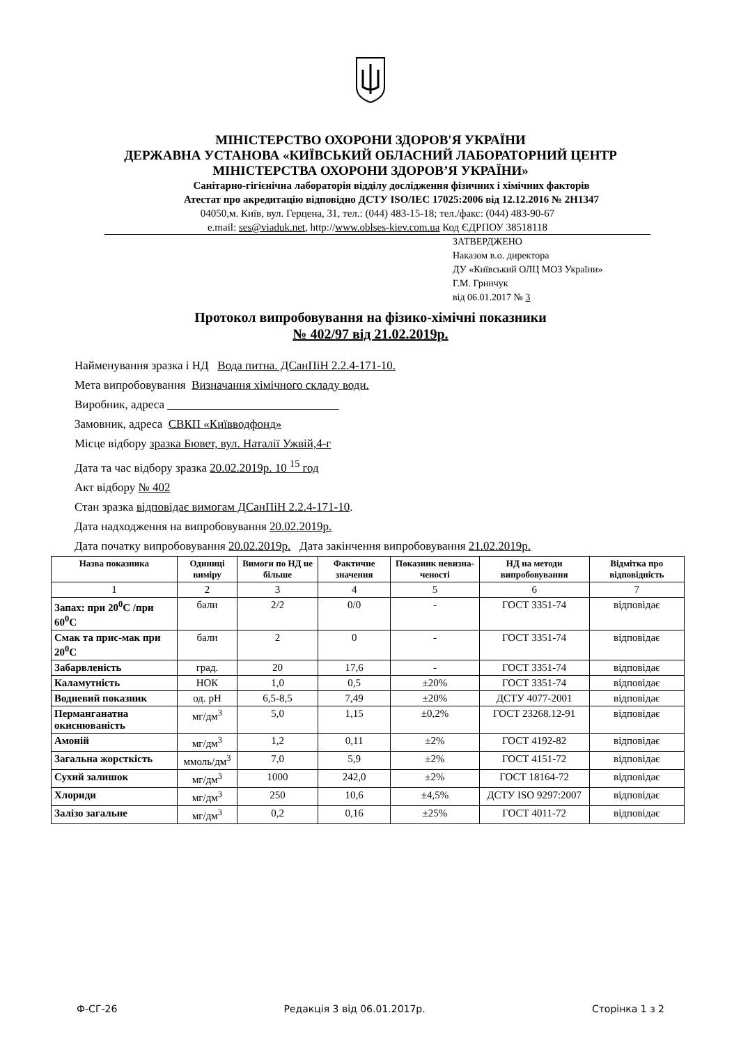МІНІСТЕРСТВО ОХОРОНИ ЗДОРОВ'Я УКРАЇНИ
ДЕРЖАВНА УСТАНОВА «КИЇВСЬКИЙ ОБЛАСНИЙ ЛАБОРАТОРНИЙ ЦЕНТР
МІНІСТЕРСТВА ОХОРОНИ ЗДОРОВ’Я УКРАЇНИ»
Санітарно-гігієнічна лабораторія відділу дослідження фізичних і хімічних факторів
Атестат про акредитацію відповідно ДСТУ ISO/IEC 17025:2006 від 12.12.2016 № 2Н1347
04050,м. Київ, вул. Герцена, 31, тел.: (044) 483-15-18; тел./факс: (044) 483-90-67
e.mail: ses@viaduk.net, http://www.oblses-kiev.com.ua Код ЄДРПОУ 38518118
ЗАТВЕРДЖЕНО
Наказом в.о. директора
ДУ «Київський ОЛЦ МОЗ України»
Г.М. Гринчук
від 06.01.2017 № 3
Протокол випробовування на фізико-хімічні показники
№ 402/97 від 21.02.2019р.
Найменування зразка і НД Вода питна. ДСанПіН 2.2.4-171-10.
Мета випробовування Визначання хімічного складу води.
Виробник, адреса
Замовник, адреса СВКП «Київводфонд»
Місце відбору зразка Бювет, вул. Наталії Ужвій,4-г
Дата та час відбору зразка 20.02.2019р. 10 <sup>15</sup> год
Акт відбору № 402
Стан зразка відповідає вимогам ДСанПіН 2.2.4-171-10.
Дата надходження на випробовування 20.02.2019р.
Дата початку випробовування 20.02.2019р. Дата закінчення випробовування 21.02.2019р.
| Назва показника | Одиниці виміру | Вимоги по НД не більше | Фактичне значення | Показник невизна-ченості | НД на методи випробовування | Відмітка про відповідність |
| --- | --- | --- | --- | --- | --- | --- |
| 1 | 2 | 3 | 4 | 5 | 6 | 7 |
| Запах: при 20<sup>0</sup>С /при 60<sup>0</sup>С | бали | 2/2 | 0/0 | - | ГОСТ 3351-74 | відповідає |
| Смак та прис-мак при 20<sup>0</sup>С | бали | 2 | 0 | - | ГОСТ 3351-74 | відповідає |
| Забарвленість | град. | 20 | 17,6 | - | ГОСТ 3351-74 | відповідає |
| Каламутність | НОК | 1,0 | 0,5 | ±20% | ГОСТ 3351-74 | відповідає |
| Водневий показник | од. рН | 6,5-8,5 | 7,49 | ±20% | ДСТУ 4077-2001 | відповідає |
| Перманганатна окиснюваність | мг/дм<sup>3</sup> | 5,0 | 1,15 | ±0,2% | ГОСТ 23268.12-91 | відповідає |
| Амоній | мг/дм<sup>3</sup> | 1,2 | 0,11 | ±2% | ГОСТ 4192-82 | відповідає |
| Загальна жорсткість | ммоль/дм<sup>3</sup> | 7,0 | 5,9 | ±2% | ГОСТ 4151-72 | відповідає |
| Сухий залишок | мг/дм<sup>3</sup> | 1000 | 242,0 | ±2% | ГОСТ 18164-72 | відповідає |
| Хлориди | мг/дм<sup>3</sup> | 250 | 10,6 | ±4,5% | ДСТУ ISO 9297:2007 | відповідає |
| Залізо загальне | мг/дм<sup>3</sup> | 0,2 | 0,16 | ±25% | ГОСТ 4011-72 | відповідає |
Ф-СГ-26 Редакція 3 від 06.01.2017р. Сторінка 1 з 2